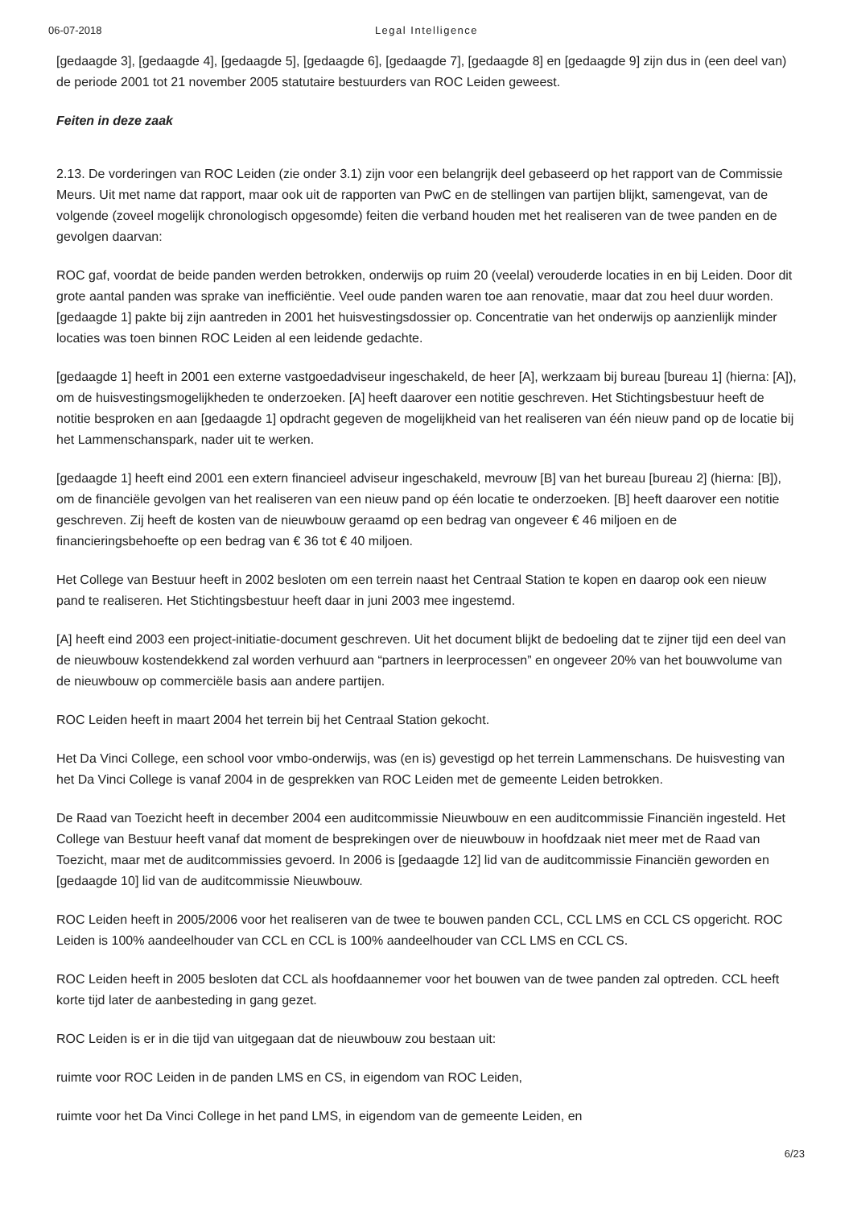06-07-2018 Legal Intelligence
[gedaagde 3], [gedaagde 4], [gedaagde 5], [gedaagde 6], [gedaagde 7], [gedaagde 8] en [gedaagde 9] zijn dus in (een deel van) de periode 2001 tot 21 november 2005 statutaire bestuurders van ROC Leiden geweest.
Feiten in deze zaak
2.13. De vorderingen van ROC Leiden (zie onder 3.1) zijn voor een belangrijk deel gebaseerd op het rapport van de Commissie Meurs. Uit met name dat rapport, maar ook uit de rapporten van PwC en de stellingen van partijen blijkt, samengevat, van de volgende (zoveel mogelijk chronologisch opgesomde) feiten die verband houden met het realiseren van de twee panden en de gevolgen daarvan:
ROC gaf, voordat de beide panden werden betrokken, onderwijs op ruim 20 (veelal) verouderde locaties in en bij Leiden. Door dit grote aantal panden was sprake van inefficiëntie. Veel oude panden waren toe aan renovatie, maar dat zou heel duur worden. [gedaagde 1] pakte bij zijn aantreden in 2001 het huisvestingsdossier op. Concentratie van het onderwijs op aanzienlijk minder locaties was toen binnen ROC Leiden al een leidende gedachte.
[gedaagde 1] heeft in 2001 een externe vastgoedadviseur ingeschakeld, de heer [A], werkzaam bij bureau [bureau 1] (hierna: [A]), om de huisvestingsmogelijkheden te onderzoeken. [A] heeft daarover een notitie geschreven. Het Stichtingsbestuur heeft de notitie besproken en aan [gedaagde 1] opdracht gegeven de mogelijkheid van het realiseren van één nieuw pand op de locatie bij het Lammenschanspark, nader uit te werken.
[gedaagde 1] heeft eind 2001 een extern financieel adviseur ingeschakeld, mevrouw [B] van het bureau [bureau 2] (hierna: [B]), om de financiële gevolgen van het realiseren van een nieuw pand op één locatie te onderzoeken. [B] heeft daarover een notitie geschreven. Zij heeft de kosten van de nieuwbouw geraamd op een bedrag van ongeveer € 46 miljoen en de financieringsbehoefte op een bedrag van € 36 tot € 40 miljoen.
Het College van Bestuur heeft in 2002 besloten om een terrein naast het Centraal Station te kopen en daarop ook een nieuw pand te realiseren. Het Stichtingsbestuur heeft daar in juni 2003 mee ingestemd.
[A] heeft eind 2003 een project-initiatie-document geschreven. Uit het document blijkt de bedoeling dat te zijner tijd een deel van de nieuwbouw kostendekkend zal worden verhuurd aan “partners in leerprocessen” en ongeveer 20% van het bouwvolume van de nieuwbouw op commerciële basis aan andere partijen.
ROC Leiden heeft in maart 2004 het terrein bij het Centraal Station gekocht.
Het Da Vinci College, een school voor vmbo-onderwijs, was (en is) gevestigd op het terrein Lammenschans. De huisvesting van het Da Vinci College is vanaf 2004 in de gesprekken van ROC Leiden met de gemeente Leiden betrokken.
De Raad van Toezicht heeft in december 2004 een auditcommissie Nieuwbouw en een auditcommissie Financiën ingesteld. Het College van Bestuur heeft vanaf dat moment de besprekingen over de nieuwbouw in hoofdzaak niet meer met de Raad van Toezicht, maar met de auditcommissies gevoerd. In 2006 is [gedaagde 12] lid van de auditcommissie Financiën geworden en [gedaagde 10] lid van de auditcommissie Nieuwbouw.
ROC Leiden heeft in 2005/2006 voor het realiseren van de twee te bouwen panden CCL, CCL LMS en CCL CS opgericht. ROC Leiden is 100% aandeelhouder van CCL en CCL is 100% aandeelhouder van CCL LMS en CCL CS.
ROC Leiden heeft in 2005 besloten dat CCL als hoofdaannemer voor het bouwen van de twee panden zal optreden. CCL heeft korte tijd later de aanbesteding in gang gezet.
ROC Leiden is er in die tijd van uitgegaan dat de nieuwbouw zou bestaan uit:
ruimte voor ROC Leiden in de panden LMS en CS, in eigendom van ROC Leiden,
ruimte voor het Da Vinci College in het pand LMS, in eigendom van de gemeente Leiden, en
6/23